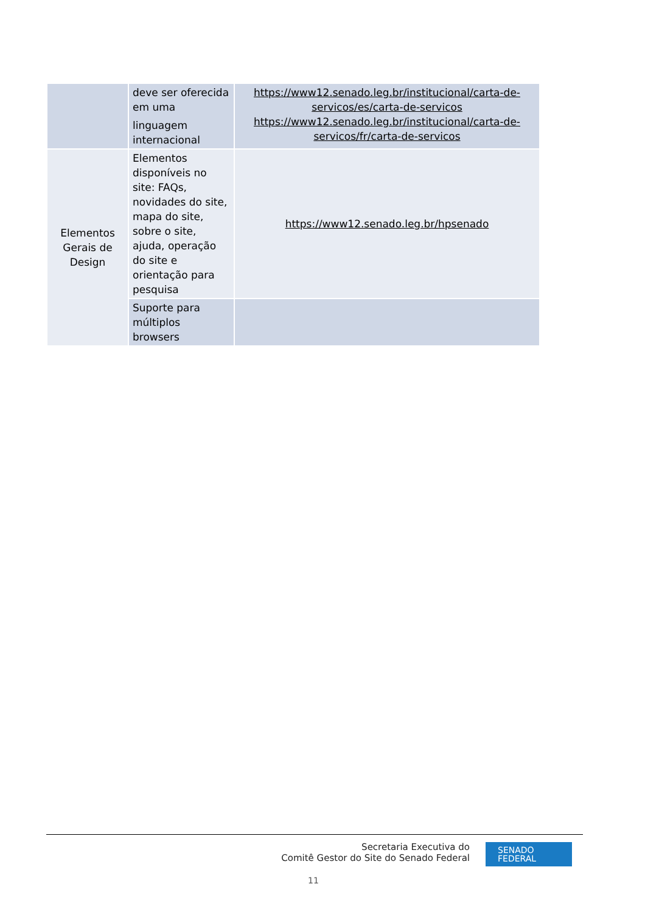| | deve ser oferecida em uma linguagem internacional | https://www12.senado.leg.br/institucional/carta-de-servicos/es/carta-de-servicos https://www12.senado.leg.br/institucional/carta-de-servicos/fr/carta-de-servicos |
| Elementos Gerais de Design | Elementos disponíveis no site: FAQs, novidades do site, mapa do site, sobre o site, ajuda, operação do site e orientação para pesquisa | https://www12.senado.leg.br/hpsenado |
| | Suporte para múltiplos browsers | |
Secretaria Executiva do
Comitê Gestor do Site do Senado Federal
SENADO
FEDERAL
11